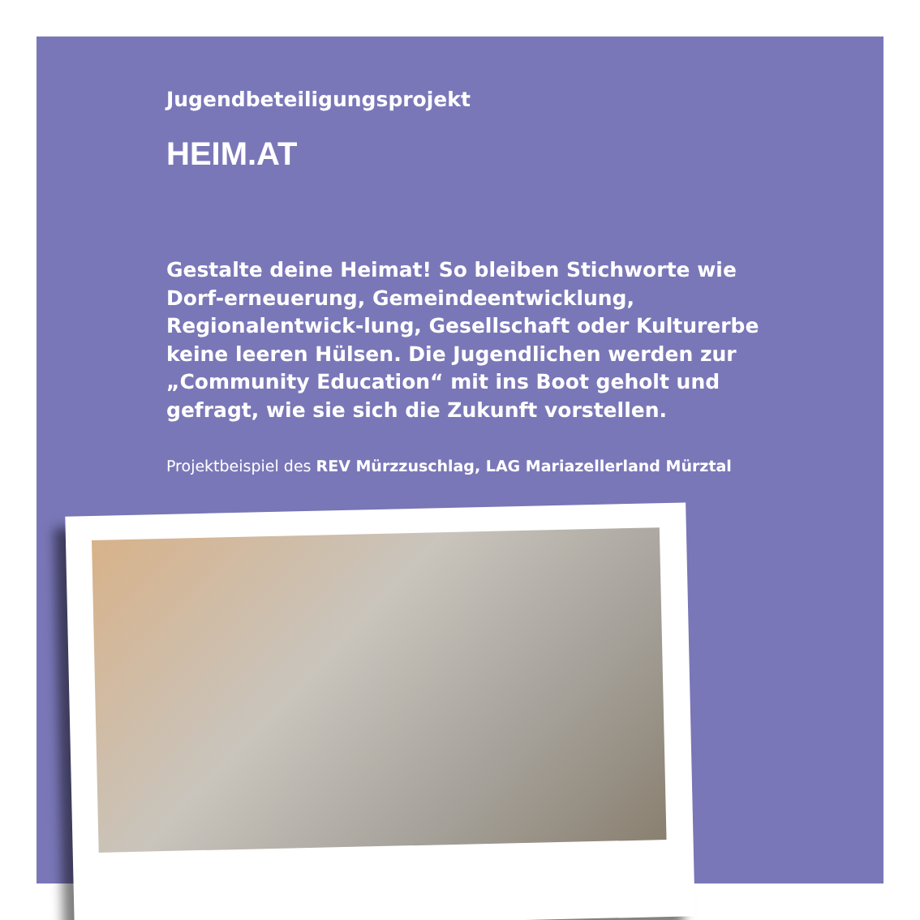Jugendbeteiligungsprojekt
HEIM.AT
Gestalte deine Heimat! So bleiben Stichworte wie Dorf-erneuerung, Gemeindeentwicklung, Regionalentwick-lung, Gesellschaft oder Kulturerbe keine leeren Hülsen. Die Jugendlichen werden zur „Community Education“ mit ins Boot geholt und gefragt, wie sie sich die Zukunft vorstellen.
Projektbeispiel des REV Mürzzuschlag, LAG Mariazellerland Mürztal